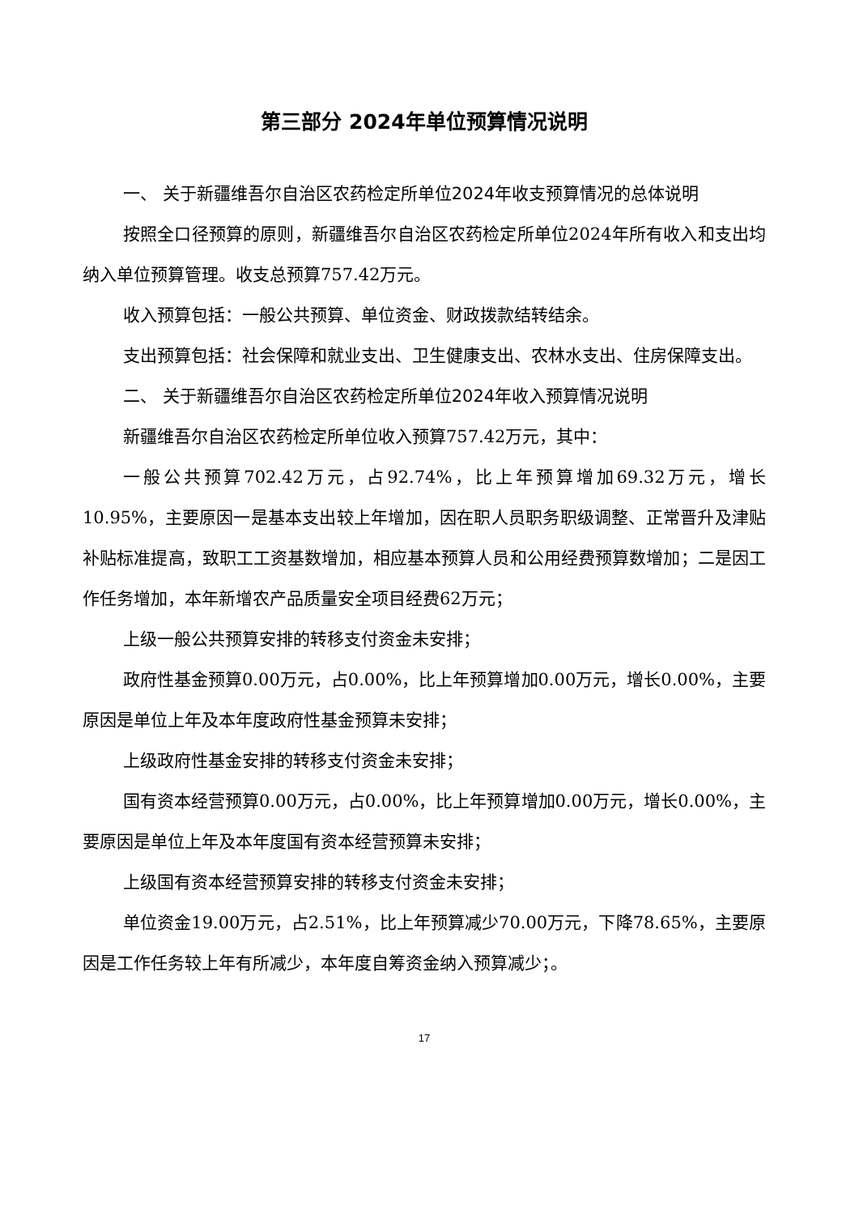第三部分 2024年单位预算情况说明
一、 关于新疆维吾尔自治区农药检定所单位2024年收支预算情况的总体说明
按照全口径预算的原则，新疆维吾尔自治区农药检定所单位2024年所有收入和支出均纳入单位预算管理。收支总预算757.42万元。
收入预算包括：一般公共预算、单位资金、财政拨款结转结余。
支出预算包括：社会保障和就业支出、卫生健康支出、农林水支出、住房保障支出。
二、 关于新疆维吾尔自治区农药检定所单位2024年收入预算情况说明
新疆维吾尔自治区农药检定所单位收入预算757.42万元，其中：
一般公共预算702.42万元，占92.74%，比上年预算增加69.32万元，增长10.95%，主要原因一是基本支出较上年增加，因在职人员职务职级调整、正常晋升及津贴补贴标准提高，致职工工资基数增加，相应基本预算人员和公用经费预算数增加；二是因工作任务增加，本年新增农产品质量安全项目经费62万元；
上级一般公共预算安排的转移支付资金未安排；
政府性基金预算0.00万元，占0.00%，比上年预算增加0.00万元，增长0.00%，主要原因是单位上年及本年度政府性基金预算未安排；
上级政府性基金安排的转移支付资金未安排；
国有资本经营预算0.00万元，占0.00%，比上年预算增加0.00万元，增长0.00%，主要原因是单位上年及本年度国有资本经营预算未安排；
上级国有资本经营预算安排的转移支付资金未安排；
单位资金19.00万元，占2.51%，比上年预算减少70.00万元，下降78.65%，主要原因是工作任务较上年有所减少，本年度自筹资金纳入预算减少；。
17